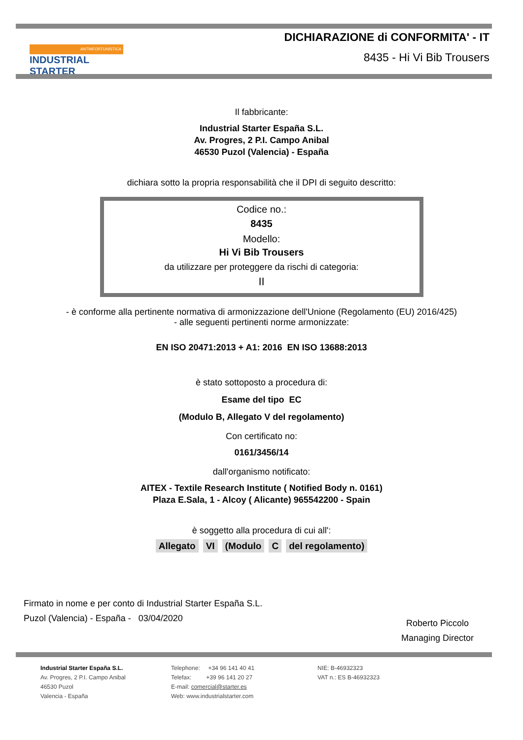ANTINFORTUNISTICA
INDUSTRIAL STARTER
DICHIARAZIONE di CONFORMITA' - IT
8435 - Hi Vi Bib Trousers
Il fabbricante:
Industrial Starter España S.L.
Av. Progres, 2 P.I. Campo Anibal
46530 Puzol (Valencia) - España
dichiara sotto la propria responsabilità che il DPI di seguito descritto:
Codice no.:
8435
Modello:
Hi Vi Bib Trousers
da utilizzare per proteggere da rischi di categoria:
II
- è conforme alla pertinente normativa di armonizzazione dell'Unione (Regolamento (EU) 2016/425)
- alle seguenti pertinenti norme armonizzate:
EN ISO 20471:2013 + A1: 2016 EN ISO 13688:2013
è stato sottoposto a procedura di:
Esame del tipo EC
(Modulo B, Allegato V del regolamento)
Con certificato no:
0161/3456/14
dall'organismo notificato:
AITEX - Textile Research Institute ( Notified Body n. 0161)
Plaza E.Sala, 1 - Alcoy ( Alicante) 965542200 - Spain
è soggetto alla procedura di cui all':
Allegato VI (Modulo C del regolamento)
Firmato in nome e per conto di Industrial Starter España S.L.
Puzol (Valencia) - España - 03/04/2020
Roberto Piccolo
Managing Director
Industrial Starter España S.L.
Av. Progres, 2 P.I. Campo Anibal
46530 Puzol
Valencia - España
Telephone: +34 96 141 40 41
Telefax: +39 96 141 20 27
E-mail: comercial@starter.es
Web: www.industrialstarter.com
NIE: B-46932323
VAT n.: ES B-46932323